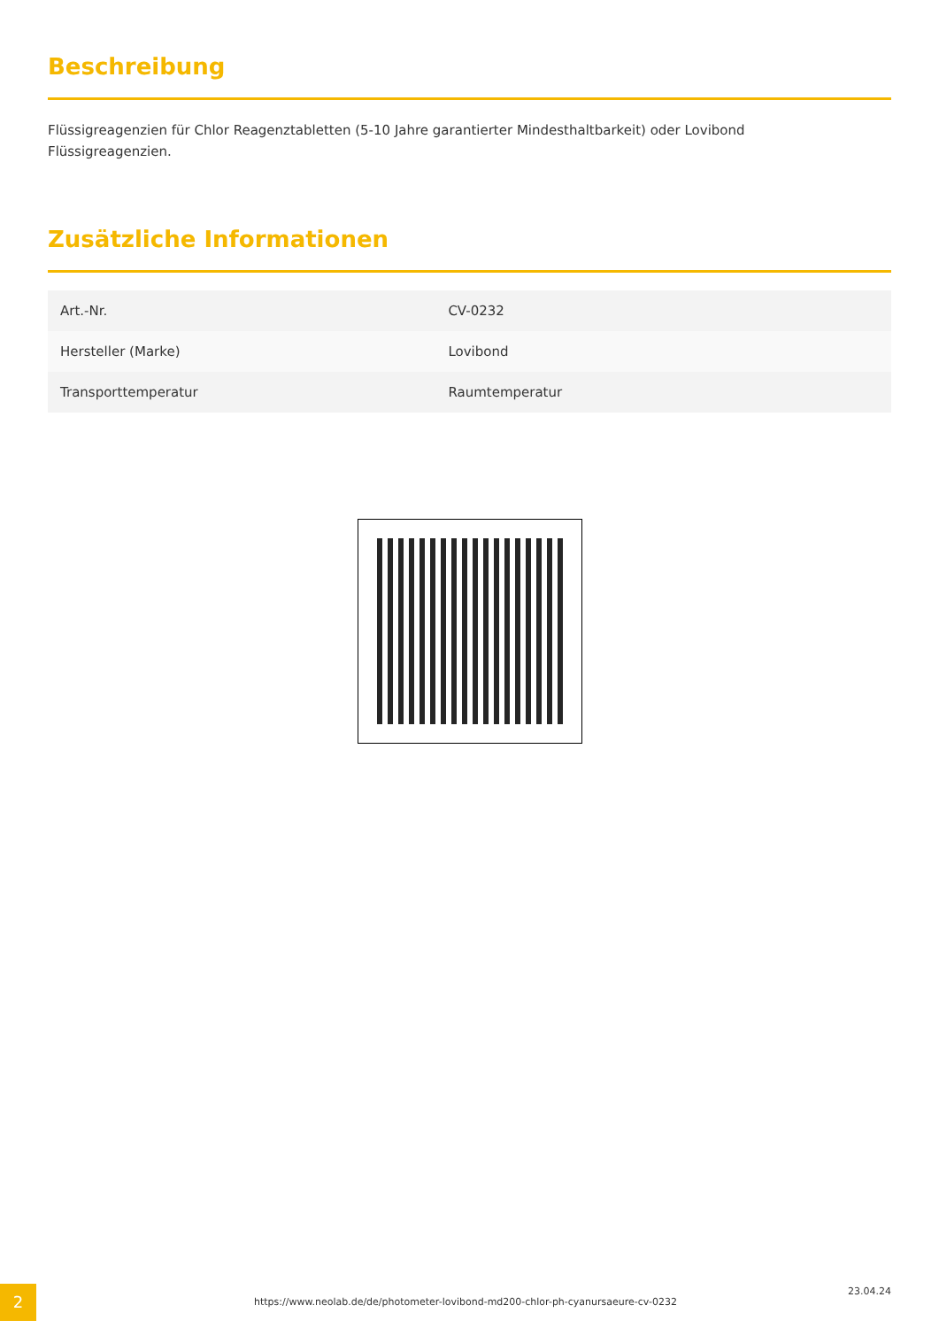Beschreibung
Flüssigreagenzien für Chlor Reagenztabletten (5-10 Jahre garantierter Mindesthaltbarkeit) oder Lovibond
Flüssigreagenzien.
Zusätzliche Informationen
| Art.-Nr. | CV-0232 |
| Hersteller (Marke) | Lovibond |
| Transporttemperatur | Raumtemperatur |
2
https://www.neolab.de/de/photometer-lovibond-md200-chlor-ph-cyanursaeure-cv-0232
23.04.24